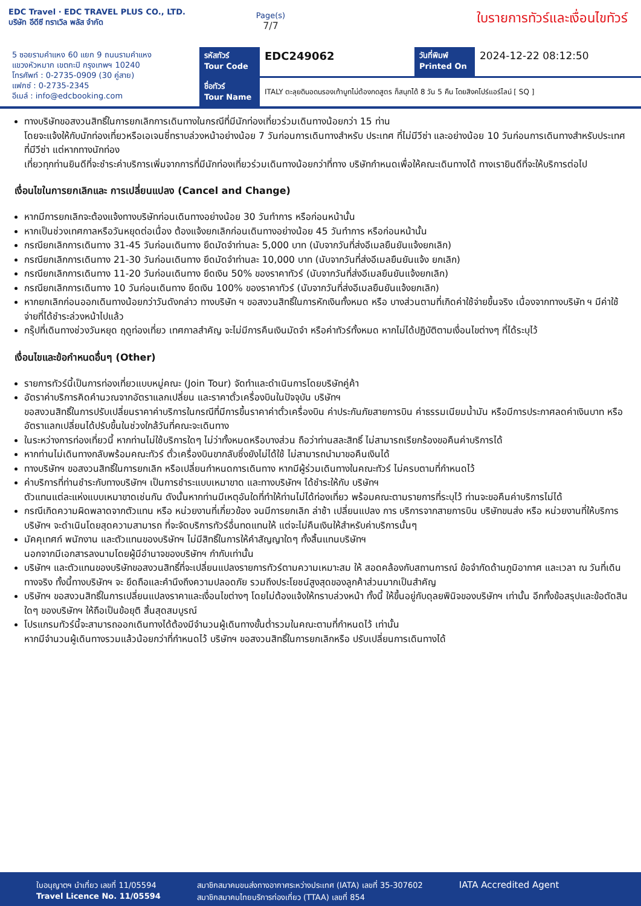EDC Travel · EDC TRAVEL PLUS CO., LTD.
บริษัท อีดีซี ทราเวิล พลัส จำกัด
Page(s)
7/7
ใบรายการทัวร์และเงื่อนไขทัวร์
5 ซอยรามคำแหง 60 แยก 9 ถนนรามคำแหง
แขวงหัวหมาก เขตกะปิ กรุงเทพฯ 10240
โทรศัพท์ : 0-2735-0909 (30 คู่สาย)
แฟกซ์ : 0-2735-2345
อีเมล์ : info@edcbooking.com
รหัสทัวร์
Tour Code
EDC249062
วันที่พิมพ์
Printed On
2024-12-22 08:12:50
ชื่อทัวร์
Tour Name
ITALY ตะลุยดินอดนรองเท้าบูทไม่ต้องกดสูตร ก็สนุกได้ 8 วัน 5 คืน โดยสิงคโปร์แอร์ไลน์ [ SQ ]
ทางบริษัทขอสงวนสิทธิ์ในการยกเลิกการเดินทางในกรณีที่มีนักท่องเที่ยวร่วมเดินทางน้อยกว่า 15 ท่าน
โดยจะแจ้งให้กับนักท่องเที่ยวหรือเอเจนซี่ทราบล่วงหน้าอย่างน้อย 7 วันก่อนการเดินทางสำหรับ ประเทศ ที่ไม่มีวีซ่า และอย่างน้อย 10 วันก่อนการเดินทางสำหรับประเทศที่มีวีซ่า แต่หากทางนักท่อง
เที่ยวทุกท่านยินดีที่จะชำระค่าบริการเพิ่มจากการที่มีนักท่องเที่ยวร่วมเดินทางน้อยกว่าที่ทาง บริษัทกำหนดเพื่อให้คณะเดินทางได้ ทางเรายินดีที่จะให้บริการต่อไป
เงื่อนไขในการยกเลิกและ การเปลี่ยนแปลง (Cancel and Change)
หากมีการยกเลิกจะต้องแจ้งทางบริษัทก่อนเดินทางอย่างน้อย 30 วันทำการ หรือก่อนหน้านั้น
หากเป็นช่วงเทศกาลหรือวันหยุดต่อเนื่อง ต้องแจ้งยกเลิกก่อนเดินทางอย่างน้อย 45 วันทำการ หรือก่อนหน้านั้น
กรณียกเลิกการเดินทาง 31-45 วันก่อนเดินทาง ยึดมัดจำท่านละ 5,000 บาท (นับจากวันที่ส่งอีเมลยืนยันแจ้งยกเลิก)
กรณียกเลิกการเดินทาง 21-30 วันก่อนเดินทาง ยึดมัดจำท่านละ 10,000 บาท (นับจากวันที่ส่งอีเมลยืนยันแจ้ง ยกเลิก)
กรณียกเลิกการเดินทาง 11-20 วันก่อนเดินทาง ยึดเงิน 50% ของราคาทัวร์ (นับจากวันที่ส่งอีเมลยืนยันแจ้งยกเลิก)
กรณียกเลิกการเดินทาง 10 วันก่อนเดินทาง ยึดเงิน 100% ของราคาทัวร์ (นับจากวันที่ส่งอีเมลยืนยันแจ้งยกเลิก)
หากยกเลิกก่อนออกเดินทางน้อยกว่าวันดังกล่าว ทางบริษัท ฯ ขอสงวนสิทธิ์ในการหักเงินทั้งหมด หรือ บางส่วนตามที่เกิดค่าใช้จ่ายขึ้นจริง เนื่องจากทางบริษัท ฯ มีค่าใช้จ่ายที่ได้ชำระล่วงหน้าไปแล้ว
กรุ๊ปที่เดินทางช่วงวันหยุด ฤดูท่องเที่ยว เทศกาลสำคัญ จะไม่มีการคืนเงินมัดจำ หรือค่าทัวร์ทั้งหมด หากไม่ได้ปฏิบัติตามเงื่อนไขต่างๆ ที่ได้ระบุไว้
เงื่อนไขและข้อกำหนดอื่นๆ (Other)
รายการทัวร์นี้เป็นการท่องเที่ยวแบบหมู่คณะ (Join Tour) จัดทำและดำเนินการโดยบริษัทคู่ค้า
อัตราค่าบริการคิดคำนวณจากอัตราแลกเปลี่ยน และราคาตั๋วเครื่องบินในปัจจุบัน บริษัทฯ
ขอสงวนสิทธิ์ในการปรับเปลี่ยนราคาค่าบริการในกรณีที่มีการขึ้นราคาค่าตั๋วเครื่องบิน ค่าประกันภัยสายการบิน ค่าธรรมเนียมน้ำมัน หรือมีการประกาศลดค่าเงินบาท หรืออัตราแลกเปลี่ยนได้ปรับขึ้นในช่วงใกล้วันที่คณะจะเดินทาง
ในระหว่างการท่องเที่ยวนี้ หากท่านไม่ใช้บริการใดๆ ไม่ว่าทั้งหมดหรือบางส่วน ถือว่าท่านสละสิทธิ์ ไม่สามารถเรียกร้องขอคืนค่าบริการได้
หากท่านไม่เดินทางกลับพร้อมคณะทัวร์ ตั๋วเครื่องบินขากลับซึ่งยังไม่ได้ใช้ ไม่สามารถนำมาขอคืนเงินได้
ทางบริษัทฯ ขอสงวนสิทธิ์ในการยกเลิก หรือเปลี่ยนกำหนดการเดินทาง หากมีผู้ร่วมเดินทางในคณะทัวร์ ไม่ครบตามที่กำหนดไว้
ค่าบริการที่ท่านชำระกับทางบริษัทฯ เป็นการชำระแบบเหมาขาด และทางบริษัทฯ ได้ชำระให้กับ บริษัทฯ
ตัวแทนแต่ละแห่งแบบเหมาขาดเช่นกัน ดังนั้นหากท่านมีเหตุอันใดที่ทำให้ท่านไม่ได้ท่องเที่ยว พร้อมคณะตามรายการที่ระบุไว้ ท่านจะขอคืนค่าบริการไม่ได้
กรณีเกิดความผิดพลาดจากตัวแทน หรือ หน่วยงานที่เกี่ยวข้อง จนมีการยกเลิก ล่าช้า เปลี่ยนแปลง การ บริการจากสายการบิน บริษัทขนส่ง หรือ หน่วยงานที่ให้บริการ บริษัทฯ จะดำเนินโดยสุดความสามารถ ที่จะจัดบริการทัวร์อื่นทดแทนให้ แต่จะไม่คืนเงินให้สำหรับค่าบริการนั้นๆ
มัคคุเทศก์ พนักงาน และตัวแทนของบริษัทฯ ไม่มีสิทธิ์ในการให้คำสัญญาใดๆ ทั้งสิ้นแทนบริษัทฯ
นอกจากมีเอกสารลงนามโดยผู้มีอำนาจของบริษัทฯ กำกับเท่านั้น
บริษัทฯ และตัวแทนของบริษัทขอสงวนสิทธิ์ที่จะเปลี่ยนแปลงรายการทัวร์ตามความเหมาะสม ให้ สอดคล้องกับสถานการณ์ ข้อจำกัดด้านภูมิอากาศ และเวลา ณ วันที่เดินทางจริง ทั้งนี้ทางบริษัทฯ จะ ยึดถือและคำนึงถึงความปลอดภัย รวมถึงประโยชน์สูงสุดของลูกค้าส่วนมากเป็นสำคัญ
บริษัทฯ ขอสงวนสิทธิ์ในการเปลี่ยนแปลงราคาและเงื่อนไขต่างๆ โดยไม่ต้องแจ้งให้ทราบล่วงหน้า ทั้งนี้ ให้ขึ้นอยู่กับดุลยพินิจของบริษัทฯ เท่านั้น อีกทั้งข้อสรุปและข้อตัดสินใดๆ ของบริษัทฯ ให้ถือเป็นข้อยุติ สิ้นสุดสมบูรณ์
โปรแกรมทัวร์นี้จะสามารถออกเดินทางได้ต้องมีจำนวนผู้เดินทางขั้นต่ำรวมในคณะตามที่กำหนดไว้ เท่านั้น
หากมีจำนวนผู้เดินทางรวมแล้วน้อยกว่าที่กำหนดไว้ บริษัทฯ ขอสงวนสิทธิ์ในการยกเลิกหรือ ปรับเปลี่ยนการเดินทางได้
ใบอนุญาตฯ นำเที่ยว เลขที่ 11/05594
Travel Licence No. 11/05594
สมาชิกสมาคมขนส่งทางอากาศระหว่างประเทศ (IATA) เลขที่ 35-307602
สมาชิกสมาคมไทยบริการท่องเที่ยว (TTAA) เลขที่ 854
IATA Accredited Agent